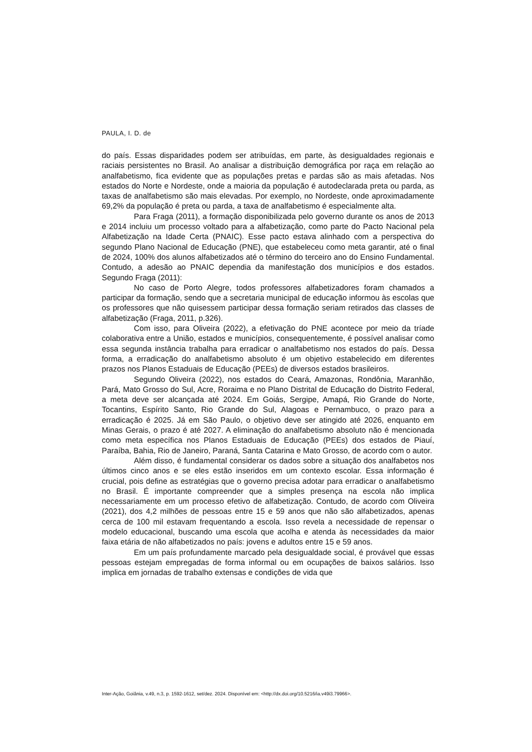PAULA, I. D. de
do país. Essas disparidades podem ser atribuídas, em parte, às desigualdades regionais e raciais persistentes no Brasil. Ao analisar a distribuição demográfica por raça em relação ao analfabetismo, fica evidente que as populações pretas e pardas são as mais afetadas. Nos estados do Norte e Nordeste, onde a maioria da população é autodeclarada preta ou parda, as taxas de analfabetismo são mais elevadas. Por exemplo, no Nordeste, onde aproximadamente 69,2% da população é preta ou parda, a taxa de analfabetismo é especialmente alta.
Para Fraga (2011), a formação disponibilizada pelo governo durante os anos de 2013 e 2014 incluiu um processo voltado para a alfabetização, como parte do Pacto Nacional pela Alfabetização na Idade Certa (PNAIC). Esse pacto estava alinhado com a perspectiva do segundo Plano Nacional de Educação (PNE), que estabeleceu como meta garantir, até o final de 2024, 100% dos alunos alfabetizados até o término do terceiro ano do Ensino Fundamental. Contudo, a adesão ao PNAIC dependia da manifestação dos municípios e dos estados. Segundo Fraga (2011):
No caso de Porto Alegre, todos professores alfabetizadores foram chamados a participar da formação, sendo que a secretaria municipal de educação informou às escolas que os professores que não quisessem participar dessa formação seriam retirados das classes de alfabetização (Fraga, 2011, p.326).
Com isso, para Oliveira (2022), a efetivação do PNE acontece por meio da tríade colaborativa entre a União, estados e municípios, consequentemente, é possível analisar como essa segunda instância trabalha para erradicar o analfabetismo nos estados do país. Dessa forma, a erradicação do analfabetismo absoluto é um objetivo estabelecido em diferentes prazos nos Planos Estaduais de Educação (PEEs) de diversos estados brasileiros.
Segundo Oliveira (2022), nos estados do Ceará, Amazonas, Rondônia, Maranhão, Pará, Mato Grosso do Sul, Acre, Roraima e no Plano Distrital de Educação do Distrito Federal, a meta deve ser alcançada até 2024. Em Goiás, Sergipe, Amapá, Rio Grande do Norte, Tocantins, Espírito Santo, Rio Grande do Sul, Alagoas e Pernambuco, o prazo para a erradicação é 2025. Já em São Paulo, o objetivo deve ser atingido até 2026, enquanto em Minas Gerais, o prazo é até 2027. A eliminação do analfabetismo absoluto não é mencionada como meta específica nos Planos Estaduais de Educação (PEEs) dos estados de Piauí, Paraíba, Bahia, Rio de Janeiro, Paraná, Santa Catarina e Mato Grosso, de acordo com o autor.
Além disso, é fundamental considerar os dados sobre a situação dos analfabetos nos últimos cinco anos e se eles estão inseridos em um contexto escolar. Essa informação é crucial, pois define as estratégias que o governo precisa adotar para erradicar o analfabetismo no Brasil. É importante compreender que a simples presença na escola não implica necessariamente em um processo efetivo de alfabetização. Contudo, de acordo com Oliveira (2021), dos 4,2 milhões de pessoas entre 15 e 59 anos que não são alfabetizados, apenas cerca de 100 mil estavam frequentando a escola. Isso revela a necessidade de repensar o modelo educacional, buscando uma escola que acolha e atenda às necessidades da maior faixa etária de não alfabetizados no país: jovens e adultos entre 15 e 59 anos.
Em um país profundamente marcado pela desigualdade social, é provável que essas pessoas estejam empregadas de forma informal ou em ocupações de baixos salários. Isso implica em jornadas de trabalho extensas e condições de vida que
Inter-Ação, Goiânia, v.49, n.3, p. 1592-1612, set/dez. 2024. Disponível em: <http://dx.doi.org/10.5216/ia.v49i3.79966>.